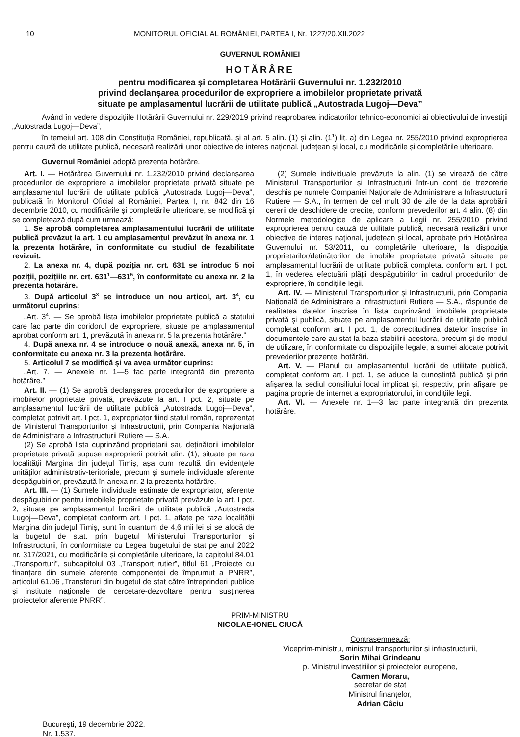10 MONITORUL OFICIAL AL ROMÂNIEI, PARTEA I, Nr. 1227/20.XII.2022
GUVERNUL ROMÂNIEI
HOTĂRÂRE
pentru modificarea și completarea Hotărârii Guvernului nr. 1.232/2010
privind declanșarea procedurilor de expropriere a imobilelor proprietate privată
situate pe amplasamentul lucrării de utilitate publică „Autostrada Lugoj—Deva”
Având în vedere dispozițiile Hotărârii Guvernului nr. 229/2019 privind reaprobarea indicatorilor tehnico-economici ai obiectivului de investiții „Autostrada Lugoj—Deva”,
în temeiul art. 108 din Constituția României, republicată, și al art. 5 alin. (1) și alin. (1<sup>1</sup>) lit. a) din Legea nr. 255/2010 privind exproprierea pentru cauză de utilitate publică, necesară realizării unor obiective de interes național, județean și local, cu modificările și completările ulterioare,
Guvernul României adoptă prezenta hotărâre.
Art. I. — Hotărârea Guvernului nr. 1.232/2010 privind declanșarea procedurilor de expropriere a imobilelor proprietate privată situate pe amplasamentul lucrării de utilitate publică „Autostrada Lugoj—Deva”, publicată în Monitorul Oficial al României, Partea I, nr. 842 din 16 decembrie 2010, cu modificările și completările ulterioare, se modifică și se completează după cum urmează:
1. Se aprobă completarea amplasamentului lucrării de utilitate publică prevăzut la art. 1 cu amplasamentul prevăzut în anexa nr. 1 la prezenta hotărâre, în conformitate cu studiul de fezabilitate revizuit.
2. La anexa nr. 4, după poziția nr. crt. 631 se introduc 5 noi poziții, pozițiile nr. crt. 631<sup>1</sup>—631<sup>5</sup>, în conformitate cu anexa nr. 2 la prezenta hotărâre.
3. După articolul 3<sup>3</sup> se introduce un nou articol, art. 3<sup>4</sup>, cu următorul cuprins:
„Art. 3<sup>4</sup>. — Se aprobă lista imobilelor proprietate publică a statului care fac parte din coridorul de expropriere, situate pe amplasamentul aprobat conform art. 1, prevăzută în anexa nr. 5 la prezenta hotărâre.”
4. După anexa nr. 4 se introduce o nouă anexă, anexa nr. 5, în conformitate cu anexa nr. 3 la prezenta hotărâre.
5. Articolul 7 se modifică și va avea următor cuprins:
„Art. 7. — Anexele nr. 1—5 fac parte integrantă din prezenta hotărâre.”
Art. II. — (1) Se aprobă declanșarea procedurilor de expropriere a imobilelor proprietate privată, prevăzute la art. I pct. 2, situate pe amplasamentul lucrării de utilitate publică „Autostrada Lugoj—Deva”, completat potrivit art. I pct. 1, expropriator fiind statul român, reprezentat de Ministerul Transporturilor și Infrastructurii, prin Compania Națională de Administrare a Infrastructurii Rutiere — S.A.
(2) Se aprobă lista cuprinzând proprietarii sau deținătorii imobilelor proprietate privată supuse exproprierii potrivit alin. (1), situate pe raza localității Margina din județul Timiș, așa cum rezultă din evidențele unităților administrativ-teritoriale, precum și sumele individuale aferente despăgubirilor, prevăzută în anexa nr. 2 la prezenta hotărâre.
Art. III. — (1) Sumele individuale estimate de expropriator, aferente despăgubirilor pentru imobilele proprietate privată prevăzute la art. I pct. 2, situate pe amplasamentul lucrării de utilitate publică „Autostrada Lugoj—Deva”, completat conform art. I pct. 1, aflate pe raza localității Margina din județul Timiș, sunt în cuantum de 4,6 mii lei și se alocă de la bugetul de stat, prin bugetul Ministerului Transporturilor și Infrastructurii, în conformitate cu Legea bugetului de stat pe anul 2022 nr. 317/2021, cu modificările și completările ulterioare, la capitolul 84.01 „Transporturi”, subcapitolul 03 „Transport rutier”, titlul 61 „Proiecte cu finanțare din sumele aferente componentei de împrumut a PNRR”, articolul 61.06 „Transferuri din bugetul de stat către întreprinderi publice și institute naționale de cercetare-dezvoltare pentru susținerea proiectelor aferente PNRR”.
(2) Sumele individuale prevăzute la alin. (1) se virează de către Ministerul Transporturilor și Infrastructurii într-un cont de trezorerie deschis pe numele Companiei Naționale de Administrare a Infrastructurii Rutiere — S.A., în termen de cel mult 30 de zile de la data aprobării cererii de deschidere de credite, conform prevederilor art. 4 alin. (8) din Normele metodologice de aplicare a Legii nr. 255/2010 privind exproprierea pentru cauză de utilitate publică, necesară realizării unor obiective de interes național, județean și local, aprobate prin Hotărârea Guvernului nr. 53/2011, cu completările ulterioare, la dispoziția proprietarilor/deținătorilor de imobile proprietate privată situate pe amplasamentul lucrării de utilitate publică completat conform art. I pct. 1, în vederea efectuării plății despăgubirilor în cadrul procedurilor de expropriere, în condițiile legii.
Art. IV. — Ministerul Transporturilor și Infrastructurii, prin Compania Națională de Administrare a Infrastructurii Rutiere — S.A., răspunde de realitatea datelor înscrise în lista cuprinzând imobilele proprietate privată și publică, situate pe amplasamentul lucrării de utilitate publică completat conform art. I pct. 1, de corectitudinea datelor înscrise în documentele care au stat la baza stabilirii acestora, precum și de modul de utilizare, în conformitate cu dispozițiile legale, a sumei alocate potrivit prevederilor prezentei hotărâri.
Art. V. — Planul cu amplasamentul lucrării de utilitate publică, completat conform art. I pct. 1, se aduce la cunoștință publică și prin afișarea la sediul consiliului local implicat și, respectiv, prin afișare pe pagina proprie de internet a expropriatorului, în condițiile legii.
Art. VI. — Anexele nr. 1—3 fac parte integrantă din prezenta hotărâre.
PRIM-MINISTRU
NICOLAE-IONEL CIUCĂ
Contrasemnează:
Viceprim-ministru, ministrul transporturilor și infrastructurii,
Sorin Mihai Grindeanu
p. Ministrul investițiilor și proiectelor europene,
Carmen Moraru,
secretar de stat
Ministrul finanțelor,
Adrian Câciu
București, 19 decembrie 2022.
Nr. 1.537.